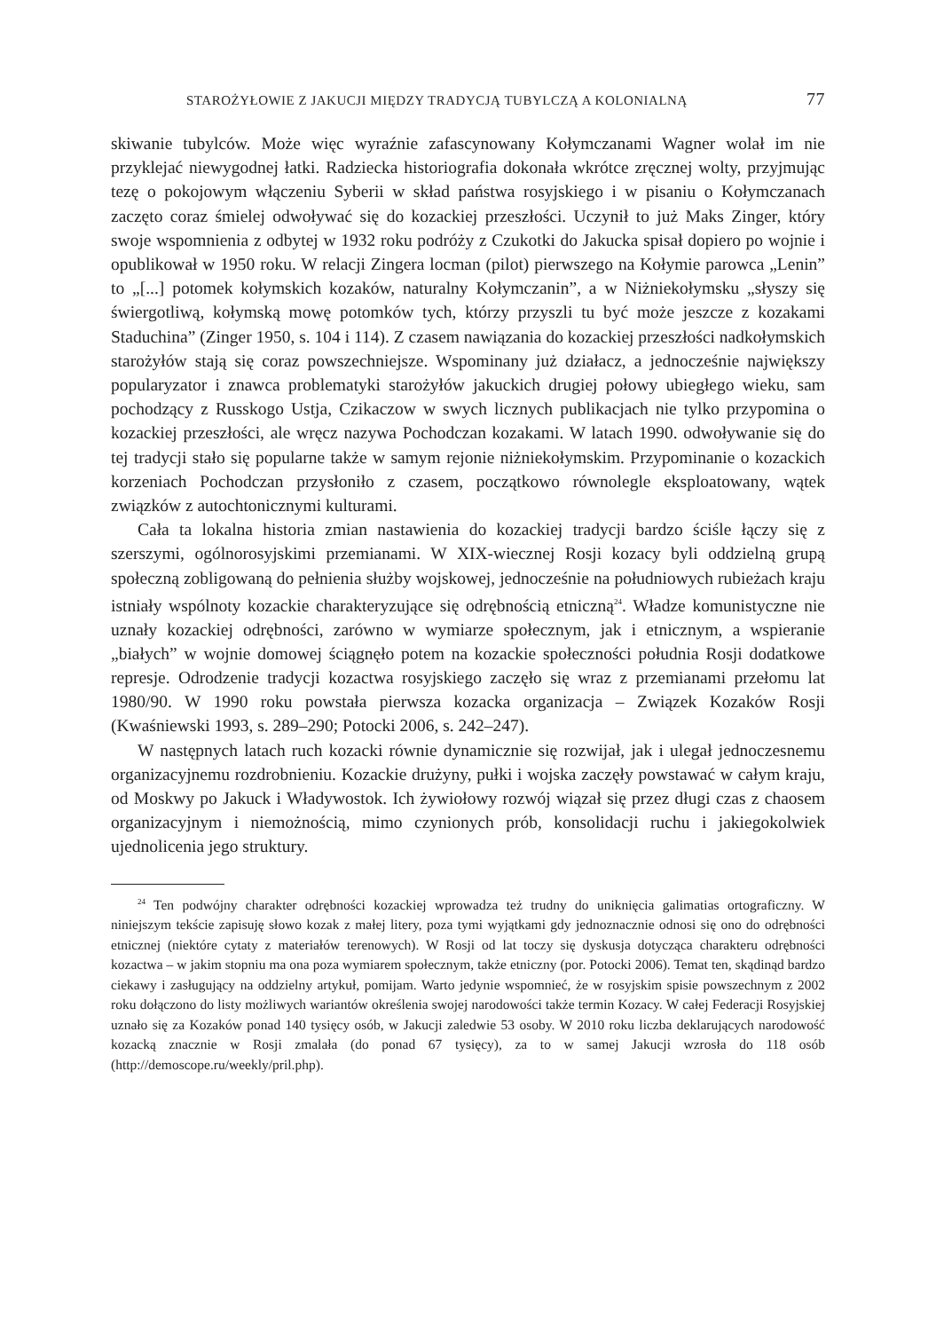STAROŻYŁOWIE Z JAKUCJI MIĘDZY TRADYCJĄ TUBYLCZĄ A KOLONIALNĄ 77
skiwanie tubylców. Może więc wyraźnie zafascynowany Kołymczanami Wagner wolał im nie przyklejać niewygodnej łatki. Radziecka historiografia dokonała wkrótce zręcznej wolty, przyjmując tezę o pokojowym włączeniu Syberii w skład państwa rosyjskiego i w pisaniu o Kołymczanach zaczęto coraz śmielej odwoływać się do kozackiej przeszłości. Uczynił to już Maks Zinger, który swoje wspomnienia z odbytej w 1932 roku podróży z Czukotki do Jakucka spisał dopiero po wojnie i opublikował w 1950 roku. W relacji Zingera locman (pilot) pierwszego na Kołymie parowca „Lenin” to „[...] potomek kołymskich kozaków, naturalny Kołymczanin”, a w Niżniekołymsku „słyszy się świergotliwą, kołymską mowę potomków tych, którzy przyszli tu być może jeszcze z kozakami Staduchina” (Zinger 1950, s. 104 i 114). Z czasem nawiązania do kozackiej przeszłości nadkołymskich starożyłów stają się coraz powszechniejsze. Wspominany już działacz, a jednocześnie największy popularyzator i znawca problematyki starożyłów jakuckich drugiej połowy ubiegłego wieku, sam pochodzący z Russkogo Ustja, Czikaczow w swych licznych publikacjach nie tylko przypomina o kozackiej przeszłości, ale wręcz nazywa Pochodczan kozakami. W latach 1990. odwoływanie się do tej tradycji stało się popularne także w samym rejonie niżniekołymskim. Przypominanie o kozackich korzeniach Pochodczan przysłoniło z czasem, początkowo równolegle eksploatowany, wątek związków z autochtonicznymi kulturami.
Cała ta lokalna historia zmian nastawienia do kozackiej tradycji bardzo ściśle łączy się z szerszymi, ogólnorosyjskimi przemianami. W XIX-wiecznej Rosji kozacy byli oddzielną grupą społeczną zobligowaną do pełnienia służby wojskowej, jednocześnie na południowych rubieżach kraju istniały wspólnoty kozackie charakteryzujące się odrębnością etniczną<sup>24</sup>. Władze komunistyczne nie uznały kozackiej odrębności, zarówno w wymiarze społecznym, jak i etnicznym, a wspieranie „białych” w wojnie domowej ściągnęło potem na kozackie społeczności południa Rosji dodatkowe represje. Odrodzenie tradycji kozactwa rosyjskiego zaczęło się wraz z przemianami przełomu lat 1980/90. W 1990 roku powstała pierwsza kozacka organizacja – Związek Kozaków Rosji (Kwaśniewski 1993, s. 289–290; Potocki 2006, s. 242–247).
W następnych latach ruch kozacki równie dynamicznie się rozwijał, jak i ulegał jednoczesnemu organizacyjnemu rozdrobnieniu. Kozackie drużyny, pułki i wojska zaczęły powstawać w całym kraju, od Moskwy po Jakuck i Władywostok. Ich żywiołowy rozwój wiązał się przez długi czas z chaosem organizacyjnym i niemożnością, mimo czynionych prób, konsolidacji ruchu i jakiegokolwiek ujednolicenia jego struktury.
<sup>24</sup> Ten podwójny charakter odrębności kozackiej wprowadza też trudny do uniknięcia galimatias ortograficzny. W niniejszym tekście zapisuję słowo kozak z małej litery, poza tymi wyjątkami gdy jednoznacznie odnosi się ono do odrębności etnicznej (niektóre cytaty z materiałów terenowych). W Rosji od lat toczy się dyskusja dotycząca charakteru odrębności kozactwa – w jakim stopniu ma ona poza wymiarem społecznym, także etniczny (por. Potocki 2006). Temat ten, skądinąd bardzo ciekawy i zasługujący na oddzielny artykuł, pomijam. Warto jedynie wspomnieć, że w rosyjskim spisie powszechnym z 2002 roku dołączono do listy możliwych wariantów określenia swojej narodowości także termin Kozacy. W całej Federacji Rosyjskiej uznało się za Kozaków ponad 140 tysięcy osób, w Jakucji zaledwie 53 osoby. W 2010 roku liczba deklarujących narodowość kozacką znacznie w Rosji zmalała (do ponad 67 tysięcy), za to w samej Jakucji wzrosła do 118 osób (http://demoscope.ru/weekly/pril.php).